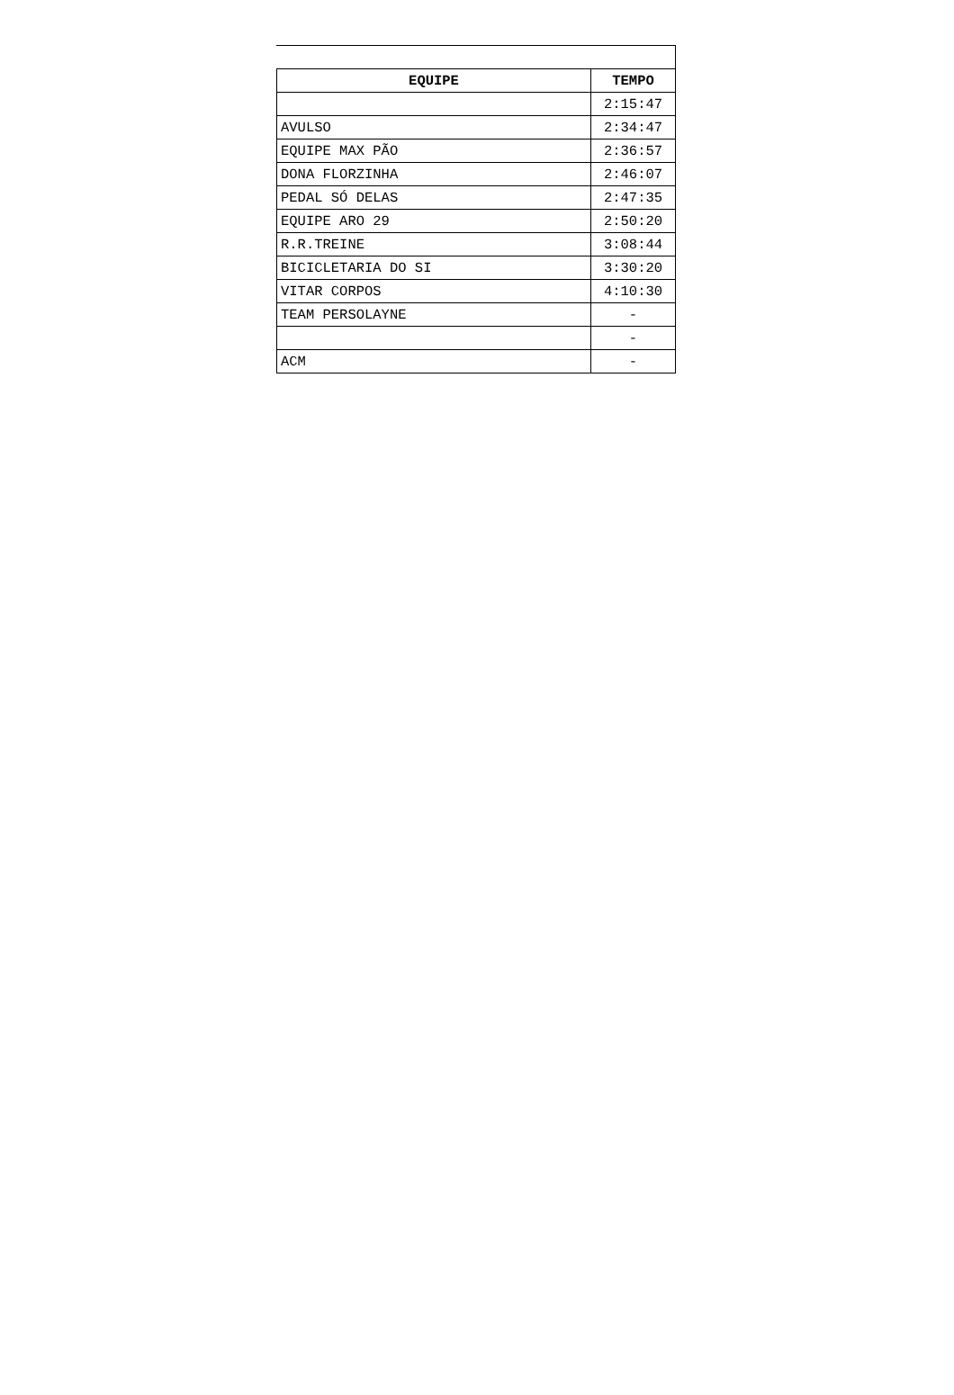| EQUIPE | TEMPO |
| --- | --- |
| | 2:15:47 |
| AVULSO | 2:34:47 |
| EQUIPE MAX PÃO | 2:36:57 |
| DONA FLORZINHA | 2:46:07 |
| PEDAL SÓ DELAS | 2:47:35 |
| EQUIPE ARO 29 | 2:50:20 |
| R.R.TREINE | 3:08:44 |
| BICICLETARIA DO SI | 3:30:20 |
| VITAR CORPOS | 4:10:30 |
| TEAM PERSOLAYNE | - |
| | - |
| ACM | - |